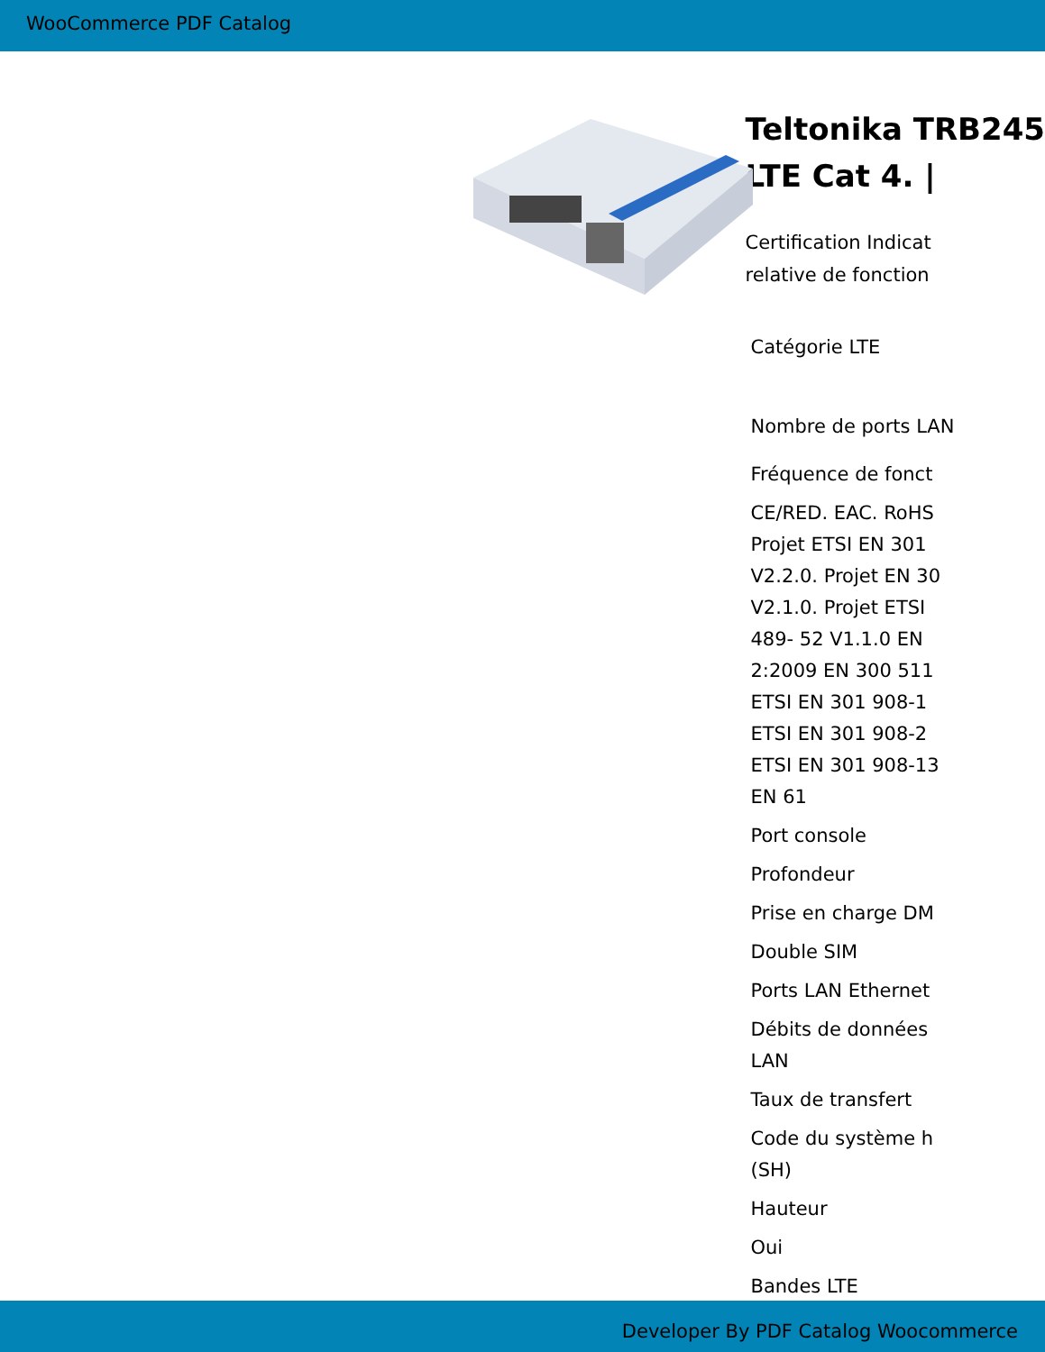WooCommerce PDF Catalog
Teltonika TRB245
LTE Cat 4. |
Certification Indicat
relative de fonction
| Catégorie LTE |
| Nombre de ports LAN |
| Fréquence de fonct |
| CE/RED. EAC. RoHS Projet ETSI EN 301 V2.2.0. Projet EN 30 V2.1.0. Projet ETSI 489- 52 V1.1.0 EN 2:2009 EN 300 511 ETSI EN 301 908-1 ETSI EN 301 908-2 ETSI EN 301 908-13 EN 61 |
| Port console |
| Profondeur |
| Prise en charge DM |
| Double SIM |
| Ports LAN Ethernet |
| Débits de données LAN |
| Taux de transfert |
| Code du système h (SH) |
| Hauteur |
| Oui |
| Bandes LTE |
Developer By PDF Catalog Woocommerce